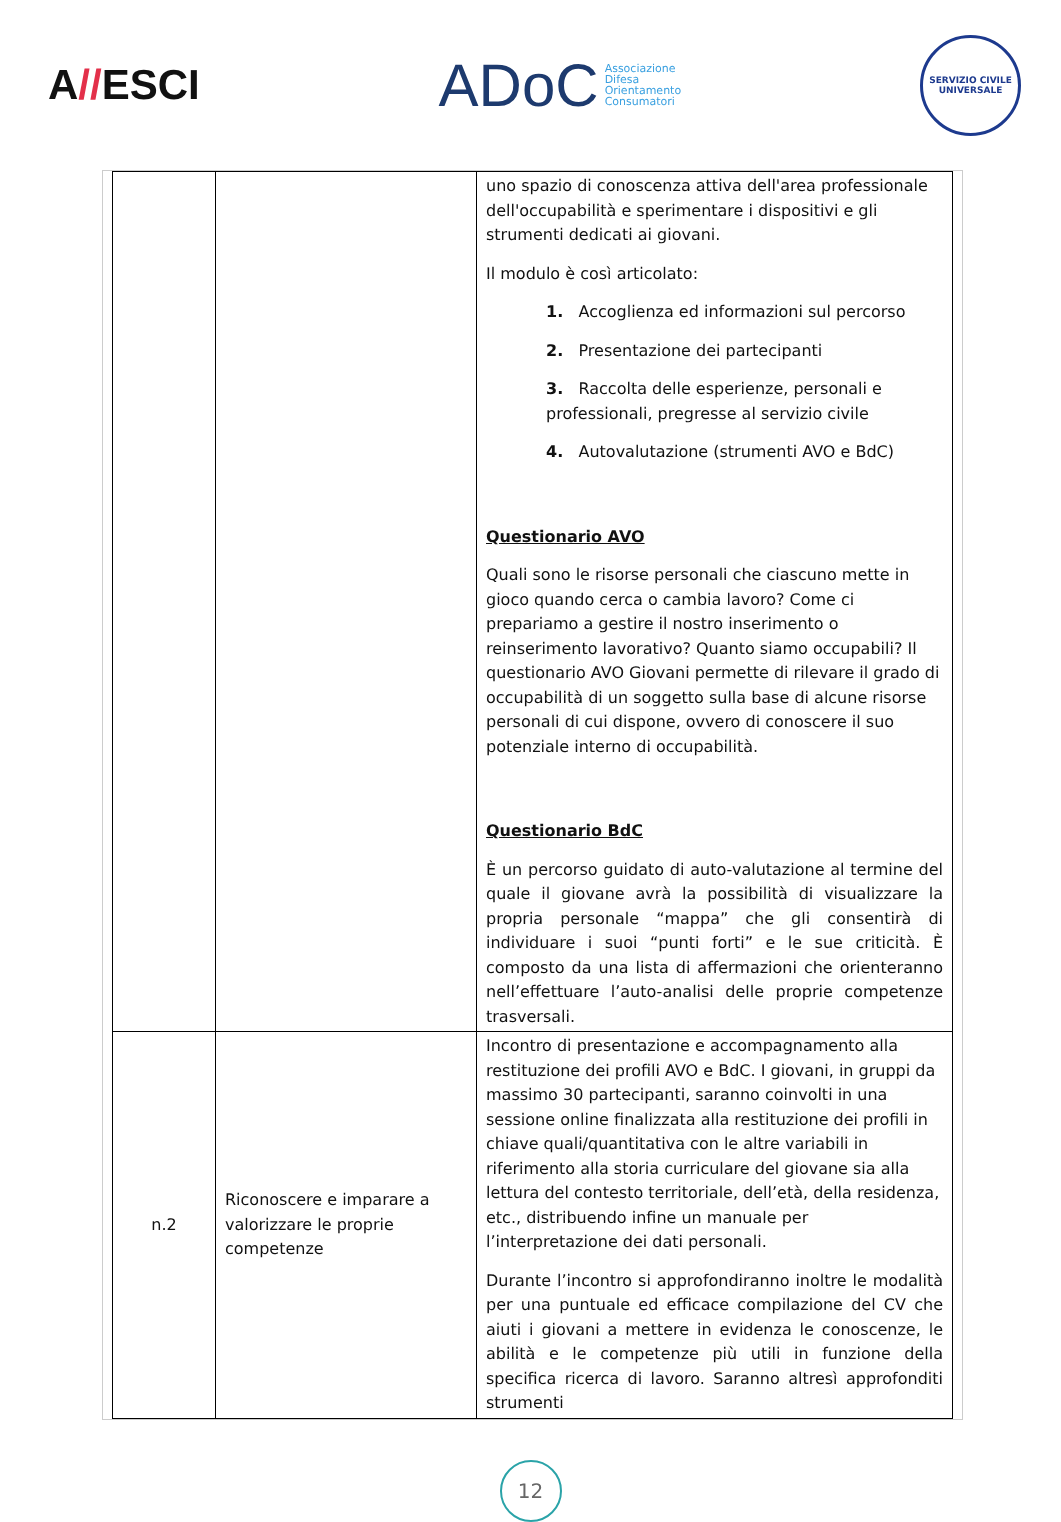A//ESCI
ADoC
Associazione
Difesa
Orientamento
Consumatori
SERVIZIO CIVILE UNIVERSALE
| | | uno spazio di conoscenza attiva dell'area professionale dell'occupabilità e sperimentare i dispositivi e gli strumenti dedicati ai giovani. Il modulo è così articolato: 1. Accoglienza ed informazioni sul percorso 2. Presentazione dei partecipanti 3. Raccolta delle esperienze, personali e professionali, pregresse al servizio civile 4. Autovalutazione (strumenti AVO e BdC) Questionario AVO Quali sono le risorse personali che ciascuno mette in gioco quando cerca o cambia lavoro? Come ci prepariamo a gestire il nostro inserimento o reinserimento lavorativo? Quanto siamo occupabili? Il questionario AVO Giovani permette di rilevare il grado di occupabilità di un soggetto sulla base di alcune risorse personali di cui dispone, ovvero di conoscere il suo potenziale interno di occupabilità. Questionario BdC È un percorso guidato di auto-valutazione al termine del quale il giovane avrà la possibilità di visualizzare la propria personale “mappa” che gli consentirà di individuare i suoi “punti forti” e le sue criticità. È composto da una lista di affermazioni che orienteranno nell’effettuare l’auto-analisi delle proprie competenze trasversali. |
| n.2 | Riconoscere e imparare a valorizzare le proprie competenze | Incontro di presentazione e accompagnamento alla restituzione dei profili AVO e BdC. I giovani, in gruppi da massimo 30 partecipanti, saranno coinvolti in una sessione online finalizzata alla restituzione dei profili in chiave quali/quantitativa con le altre variabili in riferimento alla storia curriculare del giovane sia alla lettura del contesto territoriale, dell’età, della residenza, etc., distribuendo infine un manuale per l’interpretazione dei dati personali. Durante l’incontro si approfondiranno inoltre le modalità per una puntuale ed efficace compilazione del CV che aiuti i giovani a mettere in evidenza le conoscenze, le abilità e le competenze più utili in funzione della specifica ricerca di lavoro. Saranno altresì approfonditi strumenti |
12